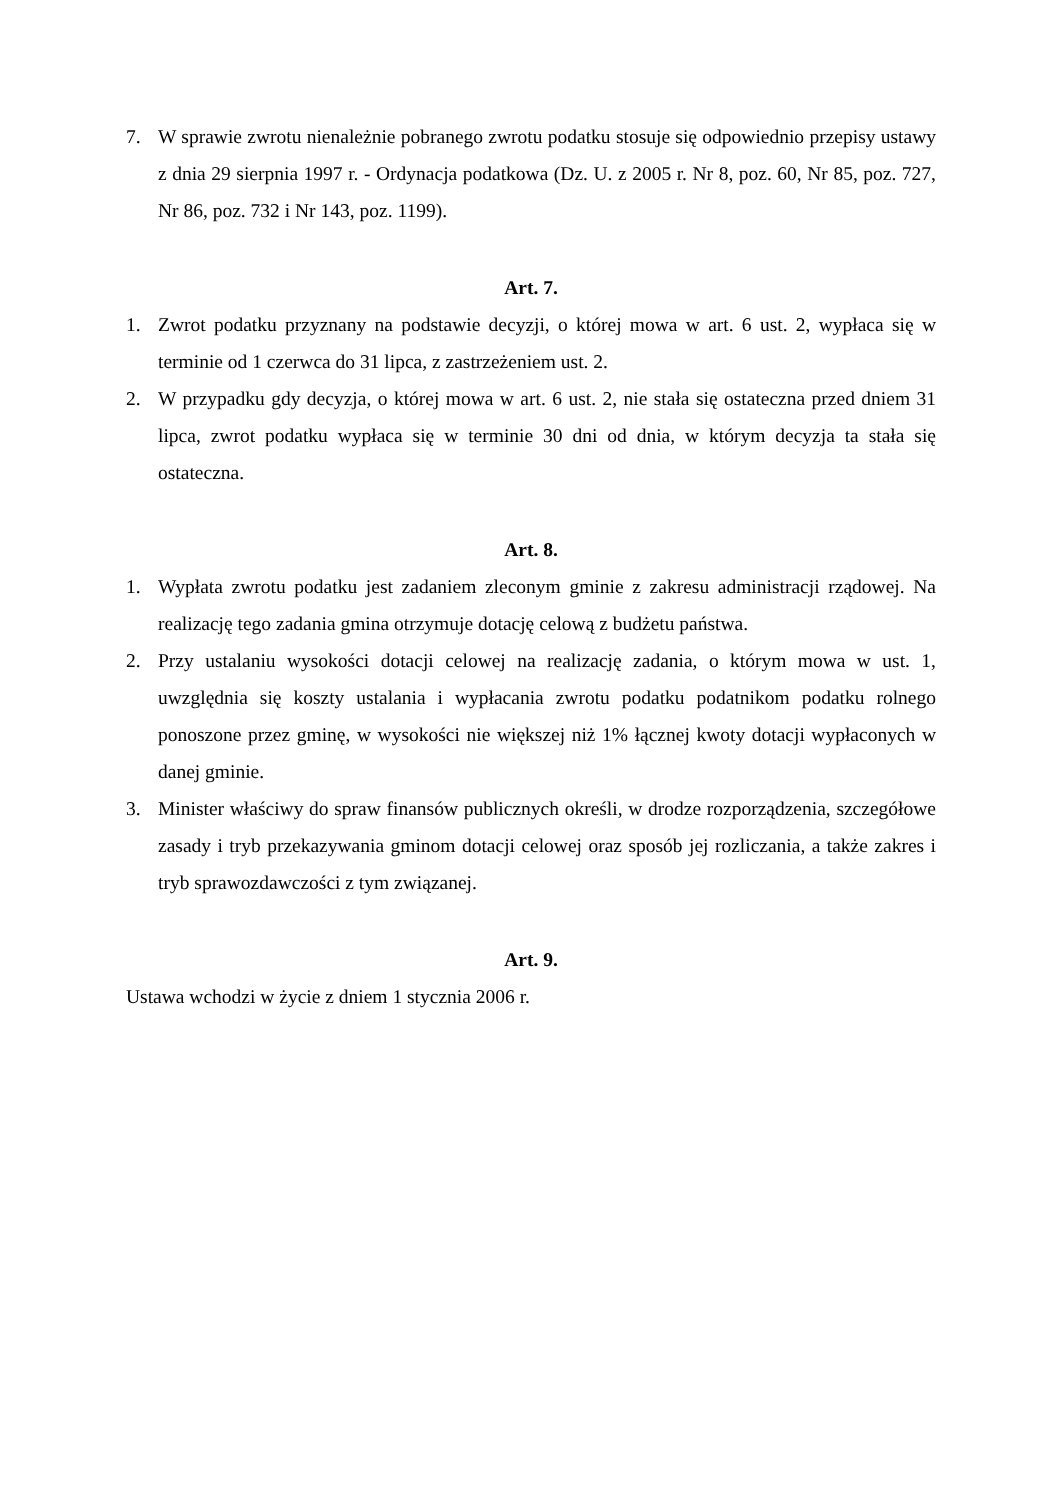7. W sprawie zwrotu nienależnie pobranego zwrotu podatku stosuje się odpowiednio przepisy ustawy z dnia 29 sierpnia 1997 r. - Ordynacja podatkowa (Dz. U. z 2005 r. Nr 8, poz. 60, Nr 85, poz. 727, Nr 86, poz. 732 i Nr 143, poz. 1199).
Art. 7.
1. Zwrot podatku przyznany na podstawie decyzji, o której mowa w art. 6 ust. 2, wypłaca się w terminie od 1 czerwca do 31 lipca, z zastrzeżeniem ust. 2.
2. W przypadku gdy decyzja, o której mowa w art. 6 ust. 2, nie stała się ostateczna przed dniem 31 lipca, zwrot podatku wypłaca się w terminie 30 dni od dnia, w którym decyzja ta stała się ostateczna.
Art. 8.
1. Wypłata zwrotu podatku jest zadaniem zleconym gminie z zakresu administracji rządowej. Na realizację tego zadania gmina otrzymuje dotację celową z budżetu państwa.
2. Przy ustalaniu wysokości dotacji celowej na realizację zadania, o którym mowa w ust. 1, uwzględnia się koszty ustalania i wypłacania zwrotu podatku podatnikom podatku rolnego ponoszone przez gminę, w wysokości nie większej niż 1% łącznej kwoty dotacji wypłaconych w danej gminie.
3. Minister właściwy do spraw finansów publicznych określi, w drodze rozporządzenia, szczegółowe zasady i tryb przekazywania gminom dotacji celowej oraz sposób jej rozliczania, a także zakres i tryb sprawozdawczości z tym związanej.
Art. 9.
Ustawa wchodzi w życie z dniem 1 stycznia 2006 r.